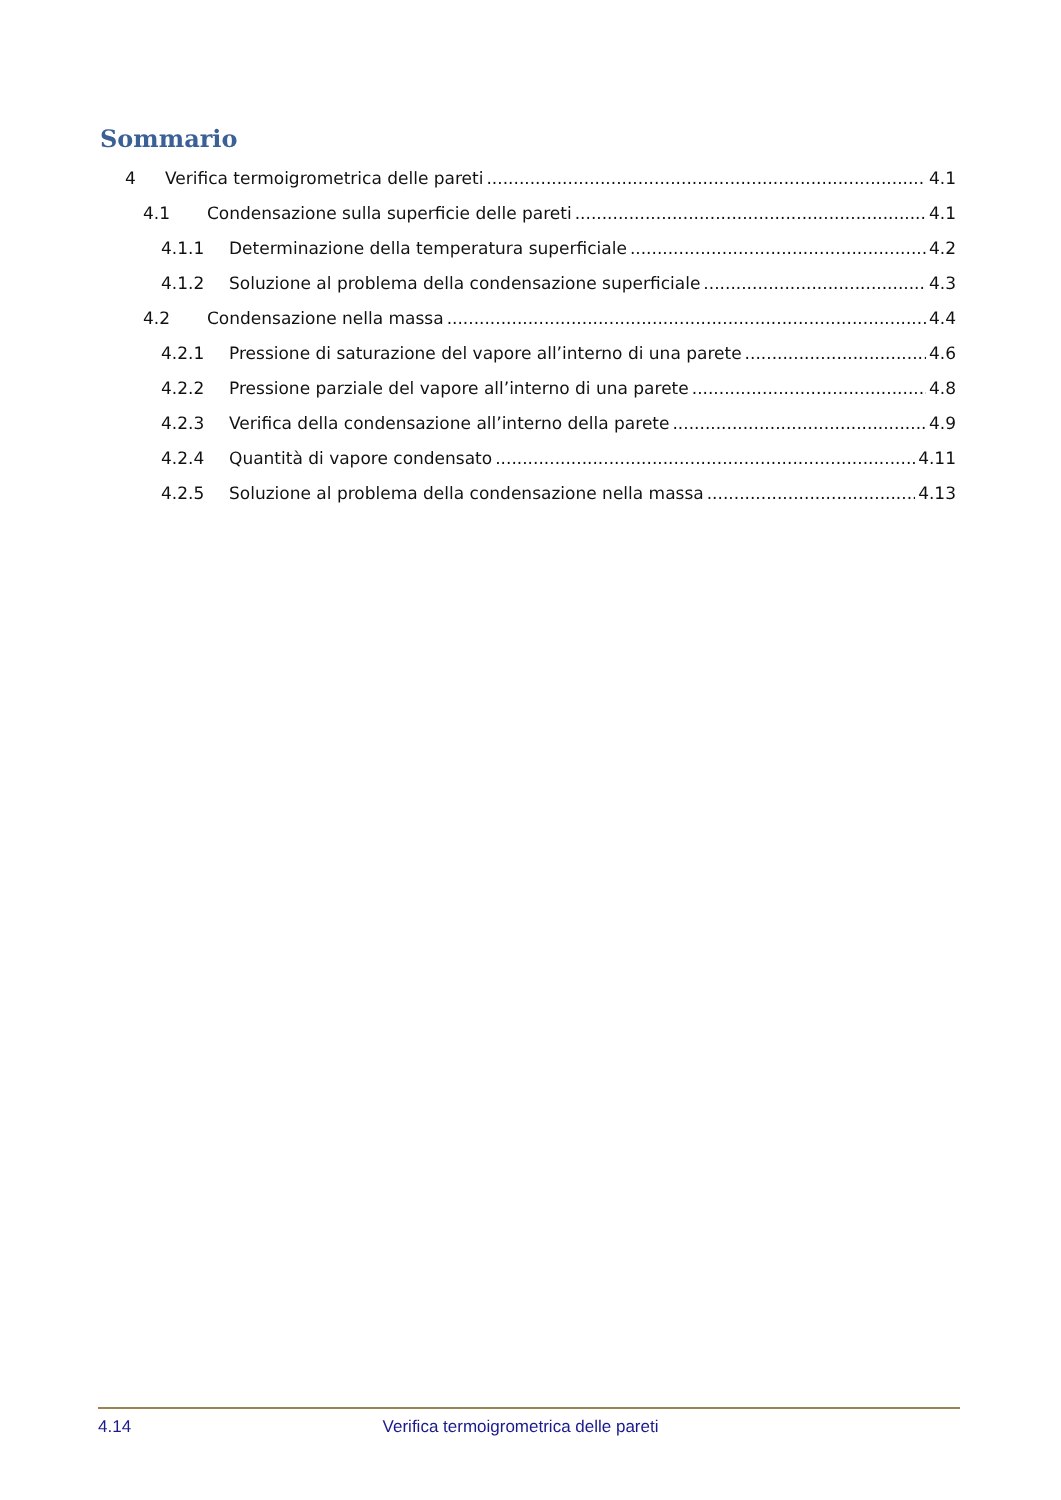Sommario
4 Verifica termoigrometrica delle pareti 4.1
4.1 Condensazione sulla superficie delle pareti 4.1
4.1.1 Determinazione della temperatura superficiale 4.2
4.1.2 Soluzione al problema della condensazione superficiale 4.3
4.2 Condensazione nella massa 4.4
4.2.1 Pressione di saturazione del vapore all’interno di una parete 4.6
4.2.2 Pressione parziale del vapore all’interno di una parete 4.8
4.2.3 Verifica della condensazione all’interno della parete 4.9
4.2.4 Quantità di vapore condensato 4.11
4.2.5 Soluzione al problema della condensazione nella massa 4.13
4.14 Verifica termoigrometrica delle pareti